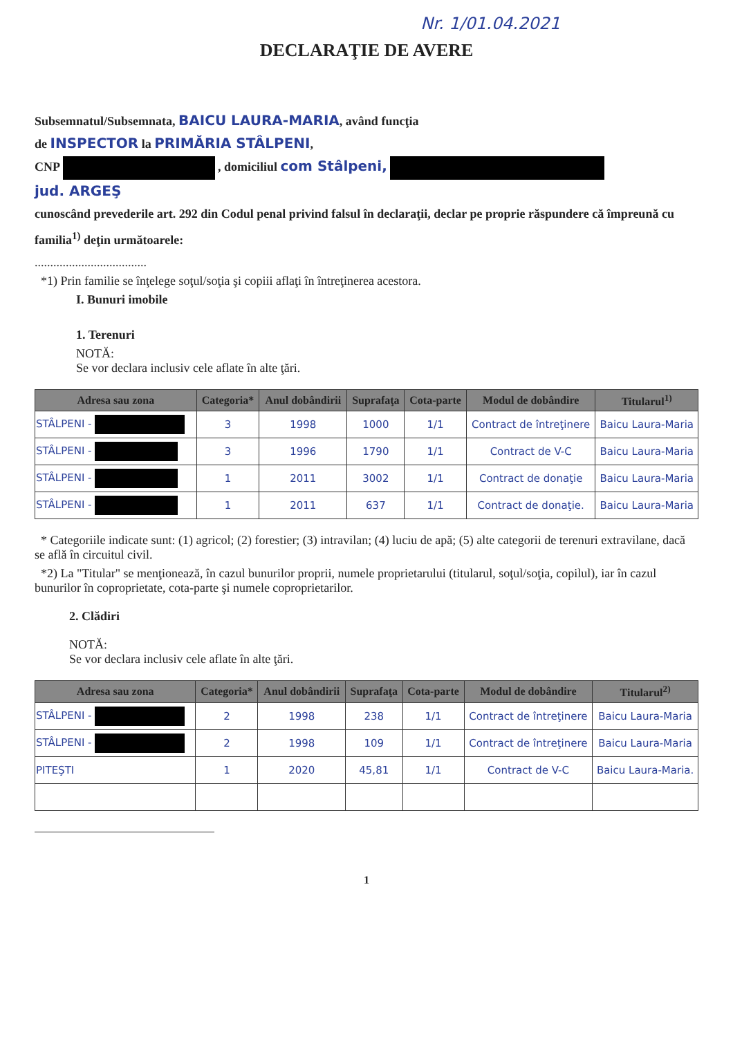Nr. 1/01.04.2021
DECLARAŢIE DE AVERE
Subsemnatul/Subsemnata, BAICU LAURA-MARIA, având funcţia
de INSPECTOR la PRIMĂRIA STÂLPENI,
CNP , domiciliul com Stâlpeni,
jud. ARGEŞ
cunoscând prevederile art. 292 din Codul penal privind falsul în declaraţii, declar pe proprie răspundere că împreună cu familia<sup>1)</sup> deţin următoarele:
....................................
*1) Prin familie se înţelege soţul/soţia şi copiii aflaţi în întreţinerea acestora.
I. Bunuri imobile
1. Terenuri
NOTĂ:
Se vor declara inclusiv cele aflate în alte ţări.
| Adresa sau zona | Categoria* | Anul dobândirii | Suprafaţa | Cota-parte | Modul de dobândire | Titularul<sup>1)</sup> |
| --- | --- | --- | --- | --- | --- | --- |
| STÂLPENI - | 3 | 1998 | 1000 | 1/1 | Contract de întreţinere | Baicu Laura-Maria |
| STÂLPENI - | 3 | 1996 | 1790 | 1/1 | Contract de V-C | Baicu Laura-Maria |
| STÂLPENI - | 1 | 2011 | 3002 | 1/1 | Contract de donaţie | Baicu Laura-Maria |
| STÂLPENI - | 1 | 2011 | 637 | 1/1 | Contract de donaţie. | Baicu Laura-Maria |
* Categoriile indicate sunt: (1) agricol; (2) forestier; (3) intravilan; (4) luciu de apă; (5) alte categorii de terenuri extravilane, dacă se află în circuitul civil.
*2) La "Titular" se menţionează, în cazul bunurilor proprii, numele proprietarului (titularul, soţul/soţia, copilul), iar în cazul bunurilor în coproprietate, cota-parte şi numele coproprietarilor.
2. Clădiri
NOTĂ:
Se vor declara inclusiv cele aflate în alte ţări.
| Adresa sau zona | Categoria* | Anul dobândirii | Suprafaţa | Cota-parte | Modul de dobândire | Titularul<sup>2)</sup> |
| --- | --- | --- | --- | --- | --- | --- |
| STÂLPENI - | 2 | 1998 | 238 | 1/1 | Contract de întreţinere | Baicu Laura-Maria |
| STÂLPENI - | 2 | 1998 | 109 | 1/1 | Contract de întreţinere | Baicu Laura-Maria |
| PITEŞTI | 1 | 2020 | 45,81 | 1/1 | Contract de V-C | Baicu Laura-Maria. |
1